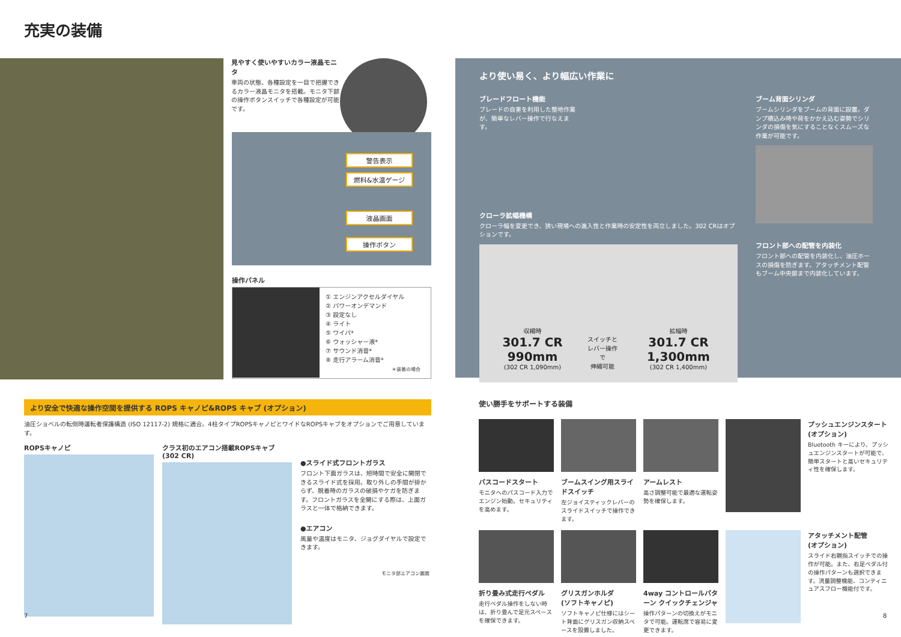充実の装備
見やすく使いやすいカラー液晶モニタ
車両の状態、各種設定を一目で把握できるカラー液晶モニタを搭載。モニタ下部の操作ボタンスイッチで各種設定が可能です。
警告表示
燃料&水温ゲージ
液晶画面
操作ボタン
操作パネル
① エンジンアクセルダイヤル
② パワーオンデマンド
③ 設定なし
④ ライト
⑤ ワイパ*
⑥ ウォッシャー液*
⑦ サウンド消音*
⑧ 走行アラーム消音*
＊装着の場合
より使い易く、より幅広い作業に
ブレードフロート機能
ブレードの自重を利用した整地作業が、簡単なレバー操作で行なえます。
クローラ拡幅機構
クローラ幅を変更でき、狭い現場への進入性と作業時の安定性を両立しました。302 CRはオプションです。
収縮時
301.7 CR 990mm
(302 CR 1,090mm)
スイッチと
レバー操作で
伸縮可能
拡幅時
301.7 CR 1,300mm
(302 CR 1,400mm)
ブーム背面シリンダ
ブームシリンダをブームの背面に設置。ダンプ積込み時や荷をかかえ込む姿勢でシリンダの損傷を気にすることなくスムーズな作業が可能です。
フロント部への配管を内装化
フロント部への配管を内装化し、油圧ホースの損傷を防ぎます。アタッチメント配管もブーム中央部まで内装化しています。
より安全で快適な操作空間を提供する ROPS キャノピ&ROPS キャブ (オプション)
油圧ショベルの転倒時運転者保護構造 (ISO 12117-2) 規格に適合。4柱タイプROPSキャノピとワイドなROPSキャブをオプションでご用意しています。
ROPSキャノピ クラス初のエアコン搭載ROPSキャブ (302 CR)
●スライド式フロントガラス
フロント下面ガラスは、短時間で安全に開閉できるスライド式を採用。取り外しの手間が掛からず、脱着時のガラスの破損やケガを防ぎます。フロントガラスを全開にする際は、上面ガラスと一体で格納できます。
●エアコン
風量や温度はモニタ、ジョグダイヤルで設定できます。
モニタ部エアコン画面
7 8
使い勝手をサポートする装備
パスコードスタート
モニタへのパスコード入力でエンジン始動。セキュリティを高めます。
ブームスイング用スライドスイッチ
左ジョイスティックレバーのスライドスイッチで操作できます。
アームレスト
高さ調整可能で最適な運転姿勢を確保します。
プッシュエンジンスタート
(オプション)
Bluetooth キーにより、プッシュエンジンスタートが可能で、簡単スタートと高いセキュリティ性を確保します。
折り畳み式走行ペダル
走行ペダル操作をしない時は、折り畳んで足元スペースを確保できます。
グリスガンホルダ
(ソフトキャノピ)
ソフトキャノピ仕様にはシート背面にグリスガン収納スペースを設置しました。
4way コントロールパターン クイックチェンジャ
操作パターンの切換えがモニタで可能。運転席で容易に変更できます。
アタッチメント配管
(オプション)
スライド右親指スイッチでの操作が可能。また、右足ペダル付の操作パターンも選択できます。流量調整機能、コンティニュアスフロー機能付です。